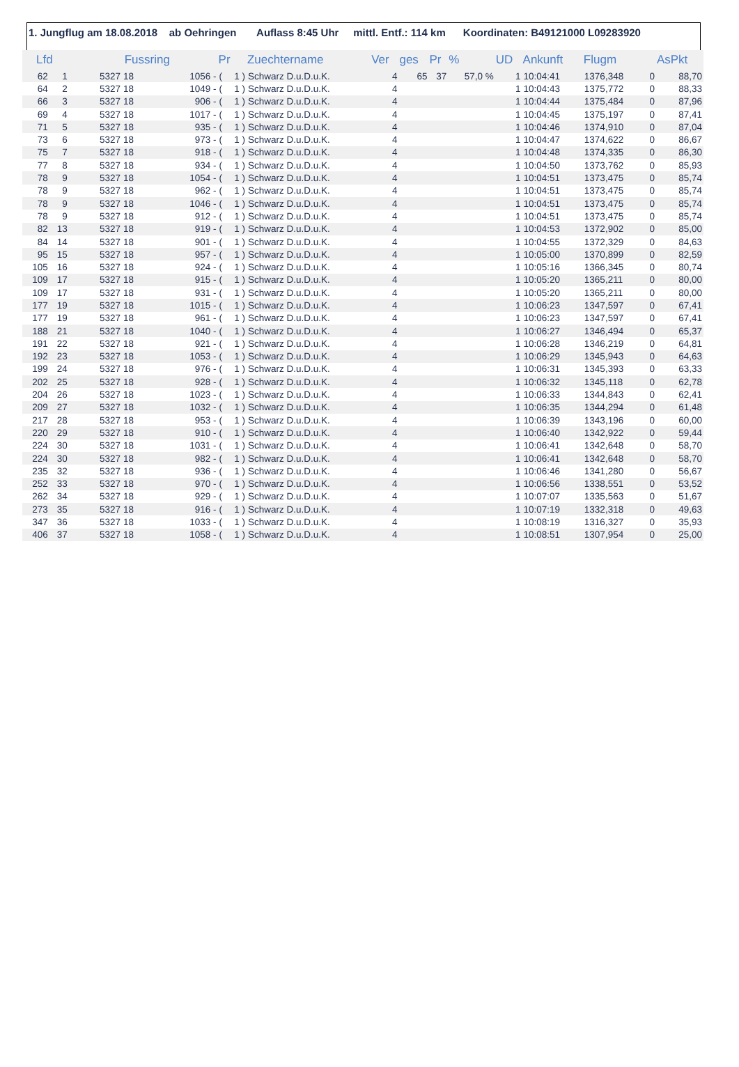1. Jungflug am 18.08.2018 ab Oehringen Auflass 8:45 Uhr mittl. Entf.: 114 km Koordinaten: B49121000 L09283920
| Lfd | | Fussring | | | Pr | | Zuechtername | Ver | ges | Pr | % | UD | Ankunft | Flugm | | AsPkt |
| --- | --- | --- | --- | --- | --- | --- | --- | --- | --- | --- | --- | --- | --- | --- | --- | --- |
| 62 | 1 | 5327 | 18 | 1056 - | ( | 1 ) | Schwarz D.u.D.u.K. | 4 | 65 | 37 | 57,0 % | 1 | 10:04:41 | 1376,348 | 0 | 88,70 |
| 64 | 2 | 5327 | 18 | 1049 - | ( | 1 ) | Schwarz D.u.D.u.K. | 4 | | | | 1 | 10:04:43 | 1375,772 | 0 | 88,33 |
| 66 | 3 | 5327 | 18 | 906 - | ( | 1 ) | Schwarz D.u.D.u.K. | 4 | | | | 1 | 10:04:44 | 1375,484 | 0 | 87,96 |
| 69 | 4 | 5327 | 18 | 1017 - | ( | 1 ) | Schwarz D.u.D.u.K. | 4 | | | | 1 | 10:04:45 | 1375,197 | 0 | 87,41 |
| 71 | 5 | 5327 | 18 | 935 - | ( | 1 ) | Schwarz D.u.D.u.K. | 4 | | | | 1 | 10:04:46 | 1374,910 | 0 | 87,04 |
| 73 | 6 | 5327 | 18 | 973 - | ( | 1 ) | Schwarz D.u.D.u.K. | 4 | | | | 1 | 10:04:47 | 1374,622 | 0 | 86,67 |
| 75 | 7 | 5327 | 18 | 918 - | ( | 1 ) | Schwarz D.u.D.u.K. | 4 | | | | 1 | 10:04:48 | 1374,335 | 0 | 86,30 |
| 77 | 8 | 5327 | 18 | 934 - | ( | 1 ) | Schwarz D.u.D.u.K. | 4 | | | | 1 | 10:04:50 | 1373,762 | 0 | 85,93 |
| 78 | 9 | 5327 | 18 | 1054 - | ( | 1 ) | Schwarz D.u.D.u.K. | 4 | | | | 1 | 10:04:51 | 1373,475 | 0 | 85,74 |
| 78 | 9 | 5327 | 18 | 962 - | ( | 1 ) | Schwarz D.u.D.u.K. | 4 | | | | 1 | 10:04:51 | 1373,475 | 0 | 85,74 |
| 78 | 9 | 5327 | 18 | 1046 - | ( | 1 ) | Schwarz D.u.D.u.K. | 4 | | | | 1 | 10:04:51 | 1373,475 | 0 | 85,74 |
| 78 | 9 | 5327 | 18 | 912 - | ( | 1 ) | Schwarz D.u.D.u.K. | 4 | | | | 1 | 10:04:51 | 1373,475 | 0 | 85,74 |
| 82 | 13 | 5327 | 18 | 919 - | ( | 1 ) | Schwarz D.u.D.u.K. | 4 | | | | 1 | 10:04:53 | 1372,902 | 0 | 85,00 |
| 84 | 14 | 5327 | 18 | 901 - | ( | 1 ) | Schwarz D.u.D.u.K. | 4 | | | | 1 | 10:04:55 | 1372,329 | 0 | 84,63 |
| 95 | 15 | 5327 | 18 | 957 - | ( | 1 ) | Schwarz D.u.D.u.K. | 4 | | | | 1 | 10:05:00 | 1370,899 | 0 | 82,59 |
| 105 | 16 | 5327 | 18 | 924 - | ( | 1 ) | Schwarz D.u.D.u.K. | 4 | | | | 1 | 10:05:16 | 1366,345 | 0 | 80,74 |
| 109 | 17 | 5327 | 18 | 915 - | ( | 1 ) | Schwarz D.u.D.u.K. | 4 | | | | 1 | 10:05:20 | 1365,211 | 0 | 80,00 |
| 109 | 17 | 5327 | 18 | 931 - | ( | 1 ) | Schwarz D.u.D.u.K. | 4 | | | | 1 | 10:05:20 | 1365,211 | 0 | 80,00 |
| 177 | 19 | 5327 | 18 | 1015 - | ( | 1 ) | Schwarz D.u.D.u.K. | 4 | | | | 1 | 10:06:23 | 1347,597 | 0 | 67,41 |
| 177 | 19 | 5327 | 18 | 961 - | ( | 1 ) | Schwarz D.u.D.u.K. | 4 | | | | 1 | 10:06:23 | 1347,597 | 0 | 67,41 |
| 188 | 21 | 5327 | 18 | 1040 - | ( | 1 ) | Schwarz D.u.D.u.K. | 4 | | | | 1 | 10:06:27 | 1346,494 | 0 | 65,37 |
| 191 | 22 | 5327 | 18 | 921 - | ( | 1 ) | Schwarz D.u.D.u.K. | 4 | | | | 1 | 10:06:28 | 1346,219 | 0 | 64,81 |
| 192 | 23 | 5327 | 18 | 1053 - | ( | 1 ) | Schwarz D.u.D.u.K. | 4 | | | | 1 | 10:06:29 | 1345,943 | 0 | 64,63 |
| 199 | 24 | 5327 | 18 | 976 - | ( | 1 ) | Schwarz D.u.D.u.K. | 4 | | | | 1 | 10:06:31 | 1345,393 | 0 | 63,33 |
| 202 | 25 | 5327 | 18 | 928 - | ( | 1 ) | Schwarz D.u.D.u.K. | 4 | | | | 1 | 10:06:32 | 1345,118 | 0 | 62,78 |
| 204 | 26 | 5327 | 18 | 1023 - | ( | 1 ) | Schwarz D.u.D.u.K. | 4 | | | | 1 | 10:06:33 | 1344,843 | 0 | 62,41 |
| 209 | 27 | 5327 | 18 | 1032 - | ( | 1 ) | Schwarz D.u.D.u.K. | 4 | | | | 1 | 10:06:35 | 1344,294 | 0 | 61,48 |
| 217 | 28 | 5327 | 18 | 953 - | ( | 1 ) | Schwarz D.u.D.u.K. | 4 | | | | 1 | 10:06:39 | 1343,196 | 0 | 60,00 |
| 220 | 29 | 5327 | 18 | 910 - | ( | 1 ) | Schwarz D.u.D.u.K. | 4 | | | | 1 | 10:06:40 | 1342,922 | 0 | 59,44 |
| 224 | 30 | 5327 | 18 | 1031 - | ( | 1 ) | Schwarz D.u.D.u.K. | 4 | | | | 1 | 10:06:41 | 1342,648 | 0 | 58,70 |
| 224 | 30 | 5327 | 18 | 982 - | ( | 1 ) | Schwarz D.u.D.u.K. | 4 | | | | 1 | 10:06:41 | 1342,648 | 0 | 58,70 |
| 235 | 32 | 5327 | 18 | 936 - | ( | 1 ) | Schwarz D.u.D.u.K. | 4 | | | | 1 | 10:06:46 | 1341,280 | 0 | 56,67 |
| 252 | 33 | 5327 | 18 | 970 - | ( | 1 ) | Schwarz D.u.D.u.K. | 4 | | | | 1 | 10:06:56 | 1338,551 | 0 | 53,52 |
| 262 | 34 | 5327 | 18 | 929 - | ( | 1 ) | Schwarz D.u.D.u.K. | 4 | | | | 1 | 10:07:07 | 1335,563 | 0 | 51,67 |
| 273 | 35 | 5327 | 18 | 916 - | ( | 1 ) | Schwarz D.u.D.u.K. | 4 | | | | 1 | 10:07:19 | 1332,318 | 0 | 49,63 |
| 347 | 36 | 5327 | 18 | 1033 - | ( | 1 ) | Schwarz D.u.D.u.K. | 4 | | | | 1 | 10:08:19 | 1316,327 | 0 | 35,93 |
| 406 | 37 | 5327 | 18 | 1058 - | ( | 1 ) | Schwarz D.u.D.u.K. | 4 | | | | 1 | 10:08:51 | 1307,954 | 0 | 25,00 |